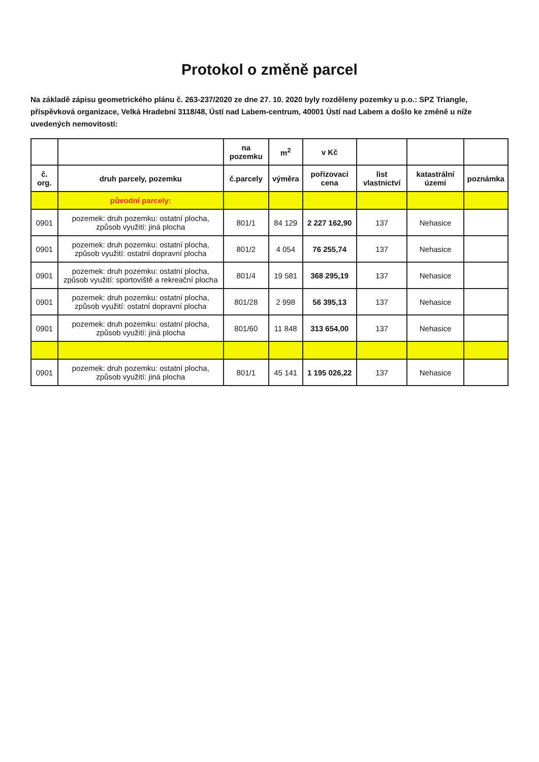Protokol o změně parcel
Na základě zápisu geometrického plánu č. 263-237/2020 ze dne 27. 10. 2020 byly rozděleny pozemky u p.o.: SPZ Triangle, příspěvková organizace, Velká Hradební 3118/48, Ústí nad Labem-centrum, 40001 Ústí nad Labem a došlo ke změně u níže uvedených nemovitostí:
| | | na pozemku | m<sup>2</sup> | v Kč | | | |
| --- | --- | --- | --- | --- | --- | --- | --- |
| č. org. | druh parcely, pozemku | č.parcely | výměra | pořizovací cena | list vlastnictví | katastrální území | poznámka |
| | původní parcely: | | | | | | |
| 0901 | pozemek: druh pozemku: ostatní plocha, způsob využití: jiná plocha | 801/1 | 84 129 | 2 227 162,90 | 137 | Nehasice | |
| 0901 | pozemek: druh pozemku: ostatní plocha, způsob využití: ostatní dopravní plocha | 801/2 | 4 054 | 76 255,74 | 137 | Nehasice | |
| 0901 | pozemek: druh pozemku: ostatní plocha, způsob využití: sportoviště a rekreační plocha | 801/4 | 19 581 | 368 295,19 | 137 | Nehasice | |
| 0901 | pozemek: druh pozemku: ostatní plocha, způsob využití: ostatní dopravní plocha | 801/28 | 2 998 | 56 395,13 | 137 | Nehasice | |
| 0901 | pozemek: druh pozemku: ostatní plocha, způsob využití: jiná plocha | 801/60 | 11 848 | 313 654,00 | 137 | Nehasice | |
| 0901 | pozemek: druh pozemku: ostatní plocha, způsob využití: jiná plocha | 801/1 | 45 141 | 1 195 026,22 | 137 | Nehasice | |